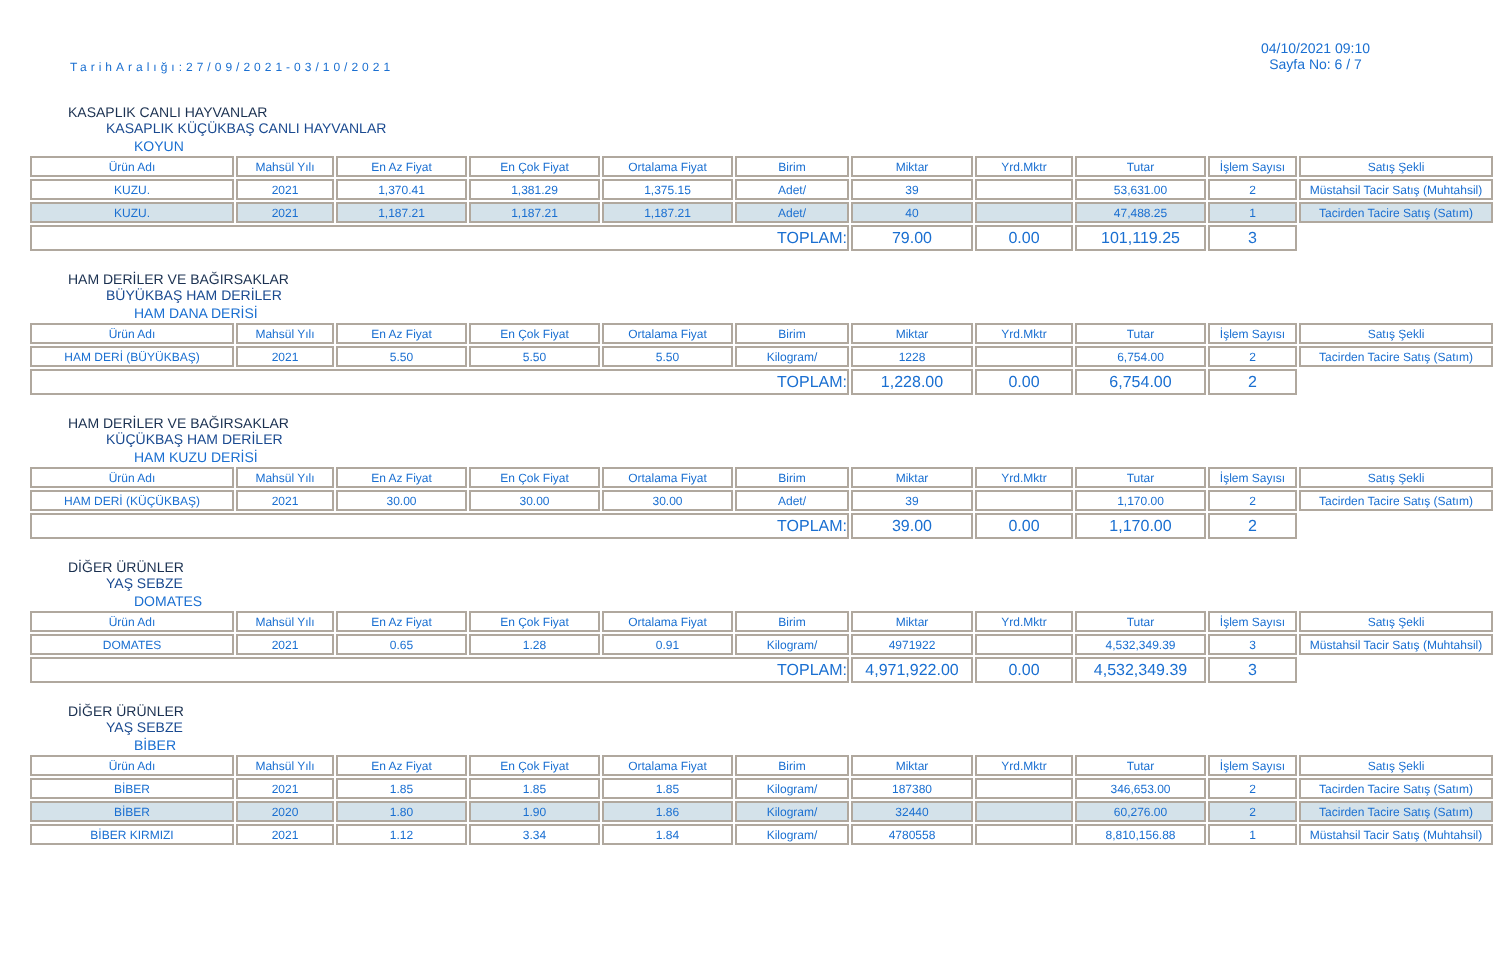TarihAralığı:27/09/2021-03/10/2021
04/10/2021 09:10
Sayfa No: 6 / 7
KASAPLIK CANLI HAYVANLAR
KASAPLIK KÜÇÜKBAŞ CANLI HAYVANLAR
KOYUN
| Ürün Adı | Mahsül Yılı | En Az Fiyat | En Çok Fiyat | Ortalama Fiyat | Birim | Miktar | Yrd.Mktr | Tutar | İşlem Sayısı | Satış Şekli |
| --- | --- | --- | --- | --- | --- | --- | --- | --- | --- | --- |
| KUZU. | 2021 | 1,370.41 | 1,381.29 | 1,375.15 | Adet/ | 39 | | 53,631.00 | 2 | Müstahsil Tacir Satış (Muhtahsil) |
| KUZU. | 2021 | 1,187.21 | 1,187.21 | 1,187.21 | Adet/ | 40 | | 47,488.25 | 1 | Tacirden Tacire Satış (Satım) |
| TOPLAM: | | | | | | 79.00 | 0.00 | 101,119.25 | 3 | |
HAM DERİLER VE BAĞIRSAKLAR
BÜYÜKBAŞ HAM DERİLER
HAM DANA DERİSİ
| Ürün Adı | Mahsül Yılı | En Az Fiyat | En Çok Fiyat | Ortalama Fiyat | Birim | Miktar | Yrd.Mktr | Tutar | İşlem Sayısı | Satış Şekli |
| --- | --- | --- | --- | --- | --- | --- | --- | --- | --- | --- |
| HAM DERİ (BÜYÜKBAŞ) | 2021 | 5.50 | 5.50 | 5.50 | Kilogram/ | 1228 | | 6,754.00 | 2 | Tacirden Tacire Satış (Satım) |
| TOPLAM: | | | | | | 1,228.00 | 0.00 | 6,754.00 | 2 | |
HAM DERİLER VE BAĞIRSAKLAR
KÜÇÜKBAŞ HAM DERİLER
HAM KUZU DERİSİ
| Ürün Adı | Mahsül Yılı | En Az Fiyat | En Çok Fiyat | Ortalama Fiyat | Birim | Miktar | Yrd.Mktr | Tutar | İşlem Sayısı | Satış Şekli |
| --- | --- | --- | --- | --- | --- | --- | --- | --- | --- | --- |
| HAM DERİ (KÜÇÜKBAŞ) | 2021 | 30.00 | 30.00 | 30.00 | Adet/ | 39 | | 1,170.00 | 2 | Tacirden Tacire Satış (Satım) |
| TOPLAM: | | | | | | 39.00 | 0.00 | 1,170.00 | 2 | |
DİĞER ÜRÜNLER
YAŞ SEBZE
DOMATES
| Ürün Adı | Mahsül Yılı | En Az Fiyat | En Çok Fiyat | Ortalama Fiyat | Birim | Miktar | Yrd.Mktr | Tutar | İşlem Sayısı | Satış Şekli |
| --- | --- | --- | --- | --- | --- | --- | --- | --- | --- | --- |
| DOMATES | 2021 | 0.65 | 1.28 | 0.91 | Kilogram/ | 4971922 | | 4,532,349.39 | 3 | Müstahsil Tacir Satış (Muhtahsil) |
| TOPLAM: | | | | | | 4,971,922.00 | 0.00 | 4,532,349.39 | 3 | |
DİĞER ÜRÜNLER
YAŞ SEBZE
BİBER
| Ürün Adı | Mahsül Yılı | En Az Fiyat | En Çok Fiyat | Ortalama Fiyat | Birim | Miktar | Yrd.Mktr | Tutar | İşlem Sayısı | Satış Şekli |
| --- | --- | --- | --- | --- | --- | --- | --- | --- | --- | --- |
| BİBER | 2021 | 1.85 | 1.85 | 1.85 | Kilogram/ | 187380 | | 346,653.00 | 2 | Tacirden Tacire Satış (Satım) |
| BİBER | 2020 | 1.80 | 1.90 | 1.86 | Kilogram/ | 32440 | | 60,276.00 | 2 | Tacirden Tacire Satış (Satım) |
| BİBER KIRMIZI | 2021 | 1.12 | 3.34 | 1.84 | Kilogram/ | 4780558 | | 8,810,156.88 | 1 | Müstahsil Tacir Satış (Muhtahsil) |